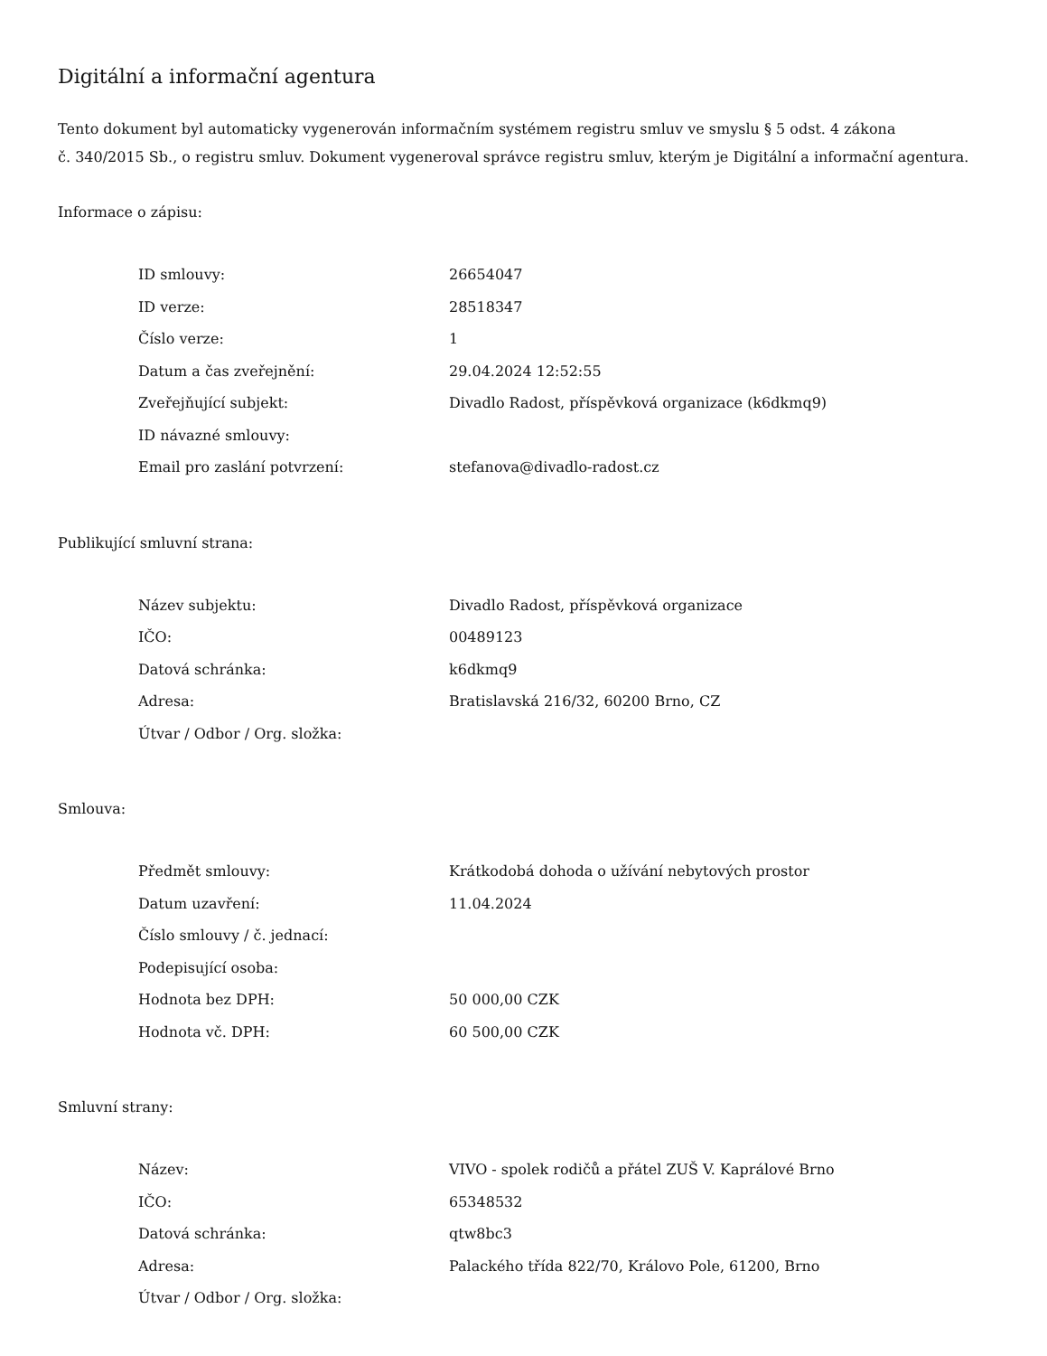Digitální a informační agentura
Tento dokument byl automaticky vygenerován informačním systémem registru smluv ve smyslu § 5 odst. 4 zákona
č. 340/2015 Sb., o registru smluv. Dokument vygeneroval správce registru smluv, kterým je Digitální a informační agentura.
Informace o zápisu:
| ID smlouvy: | 26654047 |
| ID verze: | 28518347 |
| Číslo verze: | 1 |
| Datum a čas zveřejnění: | 29.04.2024 12:52:55 |
| Zveřejňující subjekt: | Divadlo Radost, příspěvková organizace (k6dkmq9) |
| ID návazné smlouvy: | |
| Email pro zaslání potvrzení: | stefanova@divadlo-radost.cz |
Publikující smluvní strana:
| Název subjektu: | Divadlo Radost, příspěvková organizace |
| IČO: | 00489123 |
| Datová schránka: | k6dkmq9 |
| Adresa: | Bratislavská 216/32, 60200 Brno, CZ |
| Útvar / Odbor / Org. složka: | |
Smlouva:
| Předmět smlouvy: | Krátkodobá dohoda o užívání nebytových prostor |
| Datum uzavření: | 11.04.2024 |
| Číslo smlouvy / č. jednací: | |
| Podepisující osoba: | |
| Hodnota bez DPH: | 50 000,00 CZK |
| Hodnota vč. DPH: | 60 500,00 CZK |
Smluvní strany:
| Název: | VIVO - spolek rodičů a přátel ZUŠ V. Kaprálové Brno |
| IČO: | 65348532 |
| Datová schránka: | qtw8bc3 |
| Adresa: | Palackého třída 822/70, Královo Pole, 61200, Brno |
| Útvar / Odbor / Org. složka: | |